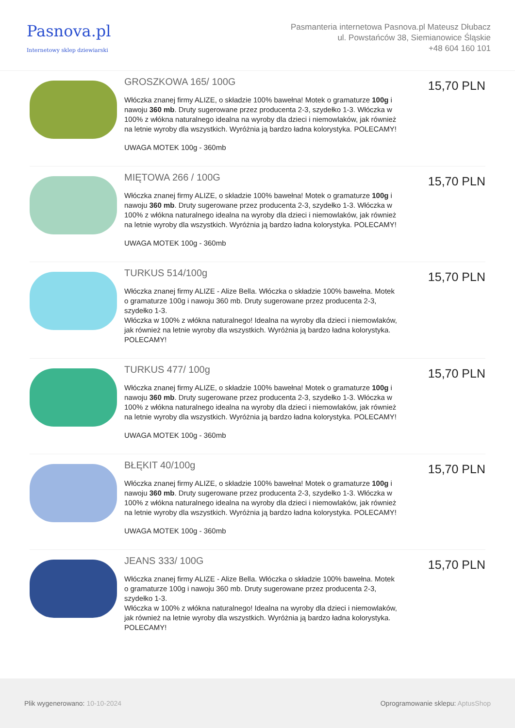Pasnova.pl
Internetowy sklep dziewiarski
Pasmanteria internetowa Pasnova.pl Mateusz Dłubacz
ul. Powstańców 38, Siemianowice Śląskie
+48 604 160 101
GROSZKOWA 165/ 100G
Włóczka znanej firmy ALIZE, o składzie 100% bawełna! Motek o gramaturze 100g i nawoju 360 mb. Druty sugerowane przez producenta 2-3, szydełko 1-3. Włóczka w 100% z włókna naturalnego idealna na wyroby dla dzieci i niemowlaków, jak również na letnie wyroby dla wszystkich. Wyróżnia ją bardzo ładna kolorystyka. POLECAMY!
UWAGA MOTEK 100g - 360mb
15,70 PLN
MIĘTOWA 266 / 100G
Włóczka znanej firmy ALIZE, o składzie 100% bawełna! Motek o gramaturze 100g i nawoju 360 mb. Druty sugerowane przez producenta 2-3, szydełko 1-3. Włóczka w 100% z włókna naturalnego idealna na wyroby dla dzieci i niemowlaków, jak również na letnie wyroby dla wszystkich. Wyróżnia ją bardzo ładna kolorystyka. POLECAMY!
UWAGA MOTEK 100g - 360mb
15,70 PLN
TURKUS 514/100g
Włóczka znanej firmy ALIZE - Alize Bella. Włóczka o składzie 100% bawełna. Motek o gramaturze 100g i nawoju 360 mb. Druty sugerowane przez producenta 2-3, szydełko 1-3.
Włóczka w 100% z włókna naturalnego! Idealna na wyroby dla dzieci i niemowlaków, jak również na letnie wyroby dla wszystkich. Wyróżnia ją bardzo ładna kolorystyka. POLECAMY!
15,70 PLN
TURKUS 477/ 100g
Włóczka znanej firmy ALIZE, o składzie 100% bawełna! Motek o gramaturze 100g i nawoju 360 mb. Druty sugerowane przez producenta 2-3, szydełko 1-3. Włóczka w 100% z włókna naturalnego idealna na wyroby dla dzieci i niemowlaków, jak również na letnie wyroby dla wszystkich. Wyróżnia ją bardzo ładna kolorystyka. POLECAMY!
UWAGA MOTEK 100g - 360mb
15,70 PLN
BŁĘKIT 40/100g
Włóczka znanej firmy ALIZE, o składzie 100% bawełna! Motek o gramaturze 100g i nawoju 360 mb. Druty sugerowane przez producenta 2-3, szydełko 1-3. Włóczka w 100% z włókna naturalnego idealna na wyroby dla dzieci i niemowlaków, jak również na letnie wyroby dla wszystkich. Wyróżnia ją bardzo ładna kolorystyka. POLECAMY!
UWAGA MOTEK 100g - 360mb
15,70 PLN
JEANS 333/ 100G
Włóczka znanej firmy ALIZE - Alize Bella. Włóczka o składzie 100% bawełna. Motek o gramaturze 100g i nawoju 360 mb. Druty sugerowane przez producenta 2-3, szydełko 1-3.
Włóczka w 100% z włókna naturalnego! Idealna na wyroby dla dzieci i niemowlaków, jak również na letnie wyroby dla wszystkich. Wyróżnia ją bardzo ładna kolorystyka. POLECAMY!
15,70 PLN
Plik wygenerowano: 10-10-2024
Oprogramowanie sklepu: AptusShop